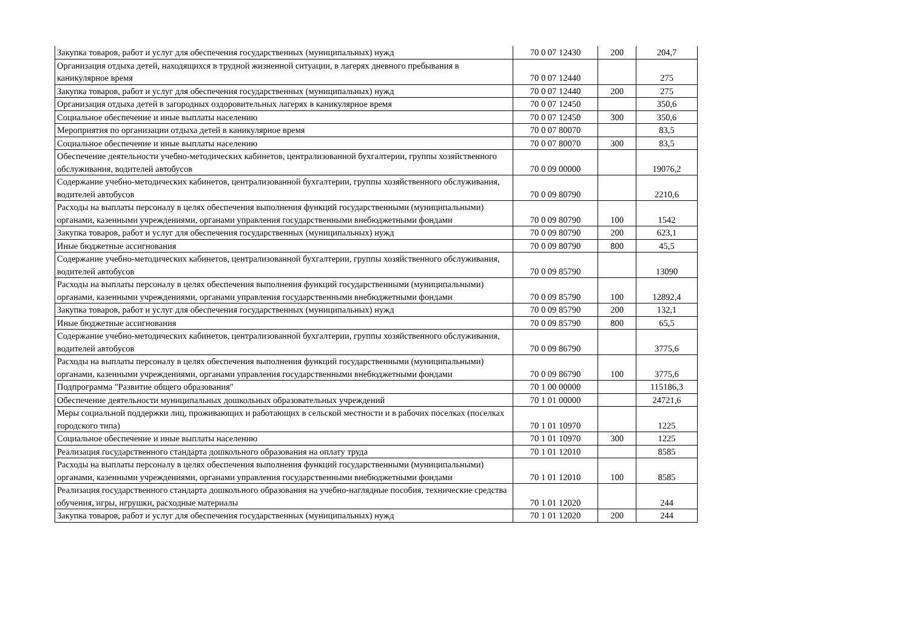| Закупка товаров, работ и услуг для обеспечения государственных (муниципальных) нужд | 70 0 07 12430 | 200 | 204,7 |
| Организация отдыха детей, находящихся в трудной жизненной ситуации, в лагерях дневного пребывания в каникулярное время | 70 0 07 12440 | | 275 |
| Закупка товаров, работ и услуг для обеспечения государственных (муниципальных) нужд | 70 0 07 12440 | 200 | 275 |
| Организация отдыха детей в загородных оздоровительных лагерях в каникулярное время | 70 0 07 12450 | | 350,6 |
| Социальное обеспечение и иные выплаты населению | 70 0 07 12450 | 300 | 350,6 |
| Мероприятия по организации отдыха детей в каникулярное время | 70 0 07 80070 | | 83,5 |
| Социальное обеспечение и иные выплаты населению | 70 0 07 80070 | 300 | 83,5 |
| Обеспечение деятельности учебно-методических кабинетов, централизованной бухгалтерии, группы хозяйственного обслуживания, водителей автобусов | 70 0 09 00000 | | 19076,2 |
| Содержание учебно-методических кабинетов, централизованной бухгалтерии, группы хозяйственного обслуживания, водителей автобусов | 70 0 09 80790 | | 2210,6 |
| Расходы на выплаты персоналу в целях обеспечения выполнения функций государственными (муниципальными) органами, казенными учреждениями, органами управления государственными внебюджетными фондами | 70 0 09 80790 | 100 | 1542 |
| Закупка товаров, работ и услуг для обеспечения государственных (муниципальных) нужд | 70 0 09 80790 | 200 | 623,1 |
| Иные бюджетные ассигнования | 70 0 09 80790 | 800 | 45,5 |
| Содержание учебно-методических кабинетов, централизованной бухгалтерии, группы хозяйственного обслуживания, водителей автобусов | 70 0 09 85790 | | 13090 |
| Расходы на выплаты персоналу в целях обеспечения выполнения функций государственными (муниципальными) органами, казенными учреждениями, органами управления государственными внебюджетными фондами | 70 0 09 85790 | 100 | 12892,4 |
| Закупка товаров, работ и услуг для обеспечения государственных (муниципальных) нужд | 70 0 09 85790 | 200 | 132,1 |
| Иные бюджетные ассигнования | 70 0 09 85790 | 800 | 65,5 |
| Содержание учебно-методических кабинетов, централизованной бухгалтерии, группы хозяйственного обслуживания, водителей автобусов | 70 0 09 86790 | | 3775,6 |
| Расходы на выплаты персоналу в целях обеспечения выполнения функций государственными (муниципальными) органами, казенными учреждениями, органами управления государственными внебюджетными фондами | 70 0 09 86790 | 100 | 3775,6 |
| Подпрограмма "Развитие общего образования" | 70 1 00 00000 | | 115186,3 |
| Обеспечение деятельности муниципальных дошкольных образовательных учреждений | 70 1 01 00000 | | 24721,6 |
| Меры социальной поддержки лиц, проживающих и работающих в сельской местности и в рабочих поселках (поселках городского типа) | 70 1 01 10970 | | 1225 |
| Социальное обеспечение и иные выплаты населению | 70 1 01 10970 | 300 | 1225 |
| Реализация государственного стандарта дошкольного образования на оплату труда | 70 1 01 12010 | | 8585 |
| Расходы на выплаты персоналу в целях обеспечения выполнения функций государственными (муниципальными) органами, казенными учреждениями, органами управления государственными внебюджетными фондами | 70 1 01 12010 | 100 | 8585 |
| Реализация государственного стандарта дошкольного образования на учебно-наглядные пособия, технические средства обучения, игры, игрушки, расходные материалы | 70 1 01 12020 | | 244 |
| Закупка товаров, работ и услуг для обеспечения государственных (муниципальных) нужд | 70 1 01 12020 | 200 | 244 |